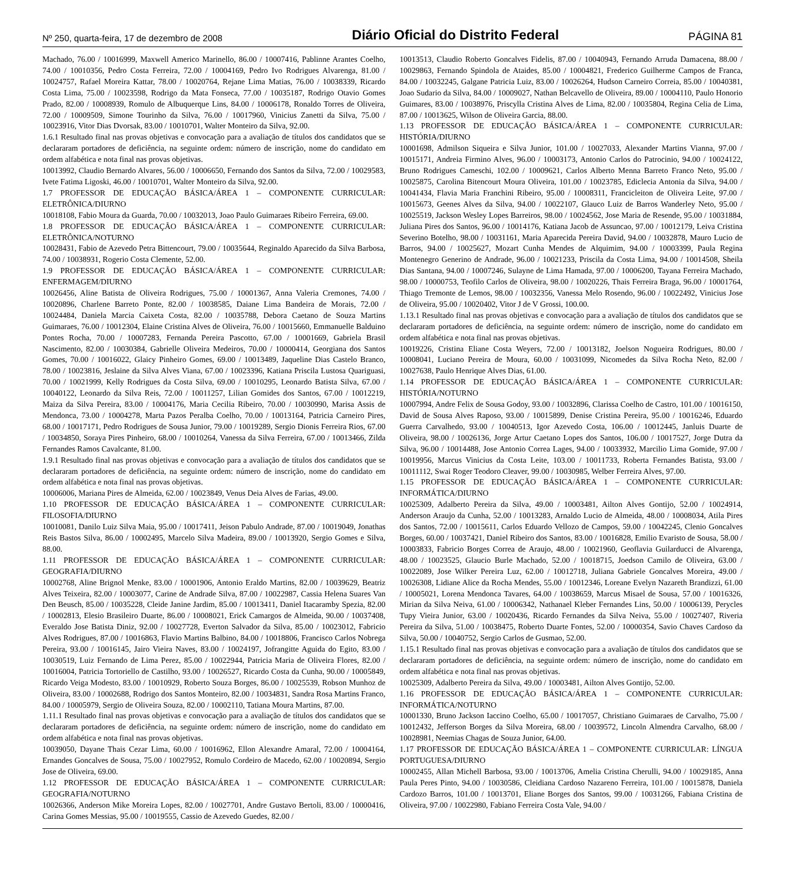Nº 250, quarta-feira, 17 de dezembro de 2008 Diário Oficial do Distrito Federal PÁGINA 81
Machado, 76.00 / 10016999, Maxwell Americo Marinello, 86.00 / 10007416, Pablinne Arantes Coelho, 74.00 / 10010356, Pedro Costa Ferreira, 72.00 / 10004169, Pedro Ivo Rodrigues Alvarenga, 81.00 / 10024757, Rafael Moreira Kattar, 78.00 / 10020764, Rejane Lima Matias, 76.00 / 10038339, Ricardo Costa Lima, 75.00 / 10023598, Rodrigo da Mata Fonseca, 77.00 / 10035187, Rodrigo Otavio Gomes Prado, 82.00 / 10008939, Romulo de Albuquerque Lins, 84.00 / 10006178, Ronaldo Torres de Oliveira, 72.00 / 10009509, Simone Tourinho da Silva, 76.00 / 10017960, Vinicius Zanetti da Silva, 75.00 / 10023916, Vitor Dias Dvorsak, 83.00 / 10010701, Walter Monteiro da Silva, 92.00.
1.6.1 Resultado final nas provas objetivas e convocação para a avaliação de títulos dos candidatos que se declararam portadores de deficiência, na seguinte ordem: número de inscrição, nome do candidato em ordem alfabética e nota final nas provas objetivas.
10013992, Claudio Bernardo Alvares, 56.00 / 10006650, Fernando dos Santos da Silva, 72.00 / 10029583, Ivete Fatima Ligoski, 46.00 / 10010701, Walter Monteiro da Silva, 92.00.
1.7 PROFESSOR DE EDUCAÇÃO BÁSICA/ÁREA 1 – COMPONENTE CURRICULAR: ELETRÔNICA/DIURNO
10018108, Fabio Moura da Guarda, 70.00 / 10032013, Joao Paulo Guimaraes Ribeiro Ferreira, 69.00.
1.8 PROFESSOR DE EDUCAÇÃO BÁSICA/ÁREA 1 – COMPONENTE CURRICULAR: ELETRÔNICA/NOTURNO
10028431, Fabio de Azevedo Petra Bittencourt, 79.00 / 10035644, Reginaldo Aparecido da Silva Barbosa, 74.00 / 10038931, Rogerio Costa Clemente, 52.00.
1.9 PROFESSOR DE EDUCAÇÃO BÁSICA/ÁREA 1 – COMPONENTE CURRICULAR: ENFERMAGEM/DIURNO
10026456, Aline Batista de Oliveira Rodrigues, 75.00 / 10001367, Anna Valeria Cremones, 74.00 / 10020896, Charlene Barreto Ponte, 82.00 / 10038585, Daiane Lima Bandeira de Morais, 72.00 / 10024484, Daniela Marcia Caixeta Costa, 82.00 / 10035788, Debora Caetano de Souza Martins Guimaraes, 76.00 / 10012304, Elaine Cristina Alves de Oliveira, 76.00 / 10015660, Emmanuelle Balduino Pontes Rocha, 70.00 / 10007283, Fernanda Pereira Pascotto, 67.00 / 10001669, Gabriela Brasil Nascimento, 82.00 / 10030384, Gabrielle Oliveira Medeiros, 70.00 / 10000414, Georgiana dos Santos Gomes, 70.00 / 10016022, Glaicy Pinheiro Gomes, 69.00 / 10013489, Jaqueline Dias Castelo Branco, 78.00 / 10023816, Jeslaine da Silva Alves Viana, 67.00 / 10023396, Katiana Priscila Lustosa Quariguasi, 70.00 / 10021999, Kelly Rodrigues da Costa Silva, 69.00 / 10010295, Leonardo Batista Silva, 67.00 / 10040122, Leonardo da Silva Reis, 72.00 / 10011257, Lilian Gomides dos Santos, 67.00 / 10012219, Maiza da Silva Pereira, 83.00 / 10004176, Maria Cecilia Ribeiro, 70.00 / 10030990, Marisa Assis de Mendonca, 73.00 / 10004278, Marta Pazos Peralba Coelho, 70.00 / 10013164, Patricia Carneiro Pires, 68.00 / 10017171, Pedro Rodrigues de Sousa Junior, 79.00 / 10019289, Sergio Dionis Ferreira Rios, 67.00 / 10034850, Soraya Pires Pinheiro, 68.00 / 10010264, Vanessa da Silva Ferreira, 67.00 / 10013466, Zilda Fernandes Ramos Cavalcante, 81.00.
1.9.1 Resultado final nas provas objetivas e convocação para a avaliação de títulos dos candidatos que se declararam portadores de deficiência, na seguinte ordem: número de inscrição, nome do candidato em ordem alfabética e nota final nas provas objetivas.
10006006, Mariana Pires de Almeida, 62.00 / 10023849, Venus Deia Alves de Farias, 49.00.
1.10 PROFESSOR DE EDUCAÇÃO BÁSICA/ÁREA 1 – COMPONENTE CURRICULAR: FILOSOFIA/DIURNO
10010081, Danilo Luiz Silva Maia, 95.00 / 10017411, Jeison Pabulo Andrade, 87.00 / 10019049, Jonathas Reis Bastos Silva, 86.00 / 10002495, Marcelo Silva Madeira, 89.00 / 10013920, Sergio Gomes e Silva, 88.00.
1.11 PROFESSOR DE EDUCAÇÃO BÁSICA/ÁREA 1 – COMPONENTE CURRICULAR: GEOGRAFIA/DIURNO
10002768, Aline Brignol Menke, 83.00 / 10001906, Antonio Eraldo Martins, 82.00 / 10039629, Beatriz Alves Teixeira, 82.00 / 10003077, Carine de Andrade Silva, 87.00 / 10022987, Cassia Helena Suares Van Den Beusch, 85.00 / 10035228, Cleide Janine Jardim, 85.00 / 10013411, Daniel Itacaramby Spezia, 82.00 / 10002813, Elesio Brasileiro Duarte, 86.00 / 10008021, Erick Camargos de Almeida, 90.00 / 10037408, Everaldo Jose Batista Diniz, 92.00 / 10027728, Everton Salvador da Silva, 85.00 / 10023012, Fabricio Alves Rodrigues, 87.00 / 10016863, Flavio Martins Balbino, 84.00 / 10018806, Francisco Carlos Nobrega Pereira, 93.00 / 10016145, Jairo Vieira Naves, 83.00 / 10024197, Jofrangitte Aguida do Egito, 83.00 / 10030519, Luiz Fernando de Lima Perez, 85.00 / 10022944, Patricia Maria de Oliveira Flores, 82.00 / 10016004, Patricia Tortoriello de Castilho, 93.00 / 10026527, Ricardo Costa da Cunha, 90.00 / 10005849, Ricardo Veiga Modesto, 83.00 / 10010929, Roberto Souza Borges, 86.00 / 10025539, Robson Munhoz de Oliveira, 83.00 / 10002688, Rodrigo dos Santos Monteiro, 82.00 / 10034831, Sandra Rosa Martins Franco, 84.00 / 10005979, Sergio de Oliveira Souza, 82.00 / 10002110, Tatiana Moura Martins, 87.00.
1.11.1 Resultado final nas provas objetivas e convocação para a avaliação de títulos dos candidatos que se declararam portadores de deficiência, na seguinte ordem: número de inscrição, nome do candidato em ordem alfabética e nota final nas provas objetivas.
10039050, Dayane Thais Cezar Lima, 60.00 / 10016962, Ellon Alexandre Amaral, 72.00 / 10004164, Ernandes Goncalves de Sousa, 75.00 / 10027952, Romulo Cordeiro de Macedo, 62.00 / 10020894, Sergio Jose de Oliveira, 69.00.
1.12 PROFESSOR DE EDUCAÇÃO BÁSICA/ÁREA 1 – COMPONENTE CURRICULAR: GEOGRAFIA/NOTURNO
10026366, Anderson Mike Moreira Lopes, 82.00 / 10027701, Andre Gustavo Bertoli, 83.00 / 10000416, Carina Gomes Messias, 95.00 / 10019555, Cassio de Azevedo Guedes, 82.00 /
10013513, Claudio Roberto Goncalves Fidelis, 87.00 / 10040943, Fernando Arruda Damacena, 88.00 / 10029863, Fernando Spindola de Ataides, 85.00 / 10004821, Frederico Guilherme Campos de Franca, 84.00 / 10032245, Galgane Patricia Luiz, 83.00 / 10026264, Hudson Carneiro Correia, 85.00 / 10040381, Joao Sudario da Silva, 84.00 / 10009027, Nathan Belcavello de Oliveira, 89.00 / 10004110, Paulo Honorio Guimares, 83.00 / 10038976, Priscylla Cristina Alves de Lima, 82.00 / 10035804, Regina Celia de Lima, 87.00 / 10013625, Wilson de Oliveira Garcia, 88.00.
1.13 PROFESSOR DE EDUCAÇÃO BÁSICA/ÁREA 1 – COMPONENTE CURRICULAR: HISTÓRIA/DIURNO
10001698, Admilson Siqueira e Silva Junior, 101.00 / 10027033, Alexander Martins Vianna, 97.00 / 10015171, Andreia Firmino Alves, 96.00 / 10003173, Antonio Carlos do Patrocinio, 94.00 / 10024122, Bruno Rodrigues Cameschi, 102.00 / 10009621, Carlos Alberto Menna Barreto Franco Neto, 95.00 / 10025875, Carolina Bitencourt Moura Oliveira, 101.00 / 10023785, Ediclecia Antonia da Silva, 94.00 / 10041434, Flavia Maria Franchini Ribeiro, 95.00 / 10008311, Francicleiton de Oliveira Leite, 97.00 / 10015673, Geenes Alves da Silva, 94.00 / 10022107, Glauco Luiz de Barros Wanderley Neto, 95.00 / 10025519, Jackson Wesley Lopes Barreiros, 98.00 / 10024562, Jose Maria de Resende, 95.00 / 10031884, Juliana Pires dos Santos, 96.00 / 10014176, Katiana Jacob de Assuncao, 97.00 / 10012179, Leiva Cristina Severino Botelho, 98.00 / 10031161, Maria Aparecida Pereira David, 94.00 / 10032878, Mauro Lucio de Barros, 94.00 / 10025627, Mozart Cunha Mendes de Alquimim, 94.00 / 10003399, Paula Regina Montenegro Generino de Andrade, 96.00 / 10021233, Priscila da Costa Lima, 94.00 / 10014508, Sheila Dias Santana, 94.00 / 10007246, Sulayne de Lima Hamada, 97.00 / 10006200, Tayana Ferreira Machado, 98.00 / 10000753, Teofilo Carlos de Oliveira, 98.00 / 10020226, Thais Ferreira Braga, 96.00 / 10001764, Thiago Tremonte de Lemos, 98.00 / 10032356, Vanessa Melo Rosendo, 96.00 / 10022492, Vinicius Jose de Oliveira, 95.00 / 10020402, Vitor J de V Grossi, 100.00.
1.13.1 Resultado final nas provas objetivas e convocação para a avaliação de títulos dos candidatos que se declararam portadores de deficiência, na seguinte ordem: número de inscrição, nome do candidato em ordem alfabética e nota final nas provas objetivas.
10019226, Cristina Eliane Costa Weyers, 72.00 / 10013182, Joelson Nogueira Rodrigues, 80.00 / 10008041, Luciano Pereira de Moura, 60.00 / 10031099, Nicomedes da Silva Rocha Neto, 82.00 / 10027638, Paulo Henrique Alves Dias, 61.00.
1.14 PROFESSOR DE EDUCAÇÃO BÁSICA/ÁREA 1 – COMPONENTE CURRICULAR: HISTÓRIA/NOTURNO
10007994, Andre Felix de Sousa Godoy, 93.00 / 10032896, Clarissa Coelho de Castro, 101.00 / 10016150, David de Sousa Alves Raposo, 93.00 / 10015899, Denise Cristina Pereira, 95.00 / 10016246, Eduardo Guerra Carvalhedo, 93.00 / 10040513, Igor Azevedo Costa, 106.00 / 10012445, Janluis Duarte de Oliveira, 98.00 / 10026136, Jorge Artur Caetano Lopes dos Santos, 106.00 / 10017527, Jorge Dutra da Silva, 96.00 / 10014488, Jose Antonio Correa Lages, 94.00 / 10033932, Marcilio Lima Gomide, 97.00 / 10019956, Marcus Vinicius da Costa Leite, 103.00 / 10011733, Roberta Fernandes Batista, 93.00 / 10011112, Swai Roger Teodoro Cleaver, 99.00 / 10030985, Welber Ferreira Alves, 97.00.
1.15 PROFESSOR DE EDUCAÇÃO BÁSICA/ÁREA 1 – COMPONENTE CURRICULAR: INFORMÁTICA/DIURNO
10025309, Adalberto Pereira da Silva, 49.00 / 10003481, Ailton Alves Gontijo, 52.00 / 10024914, Anderson Araujo da Cunha, 52.00 / 10013283, Arnaldo Lucio de Almeida, 48.00 / 10008034, Atila Pires dos Santos, 72.00 / 10015611, Carlos Eduardo Vellozo de Campos, 59.00 / 10042245, Clenio Goncalves Borges, 60.00 / 10037421, Daniel Ribeiro dos Santos, 83.00 / 10016828, Emilio Evaristo de Sousa, 58.00 / 10003833, Fabricio Borges Correa de Araujo, 48.00 / 10021960, Geoflavia Guilarducci de Alvarenga, 48.00 / 10023525, Glaucio Burle Machado, 52.00 / 10018715, Joedson Camilo de Oliveira, 63.00 / 10022089, Jose Wilker Pereira Luz, 62.00 / 10012718, Juliana Gabriele Goncalves Moreira, 49.00 / 10026308, Lidiane Alice da Rocha Mendes, 55.00 / 10012346, Loreane Evelyn Nazareth Brandizzi, 61.00 / 10005021, Lorena Mendonca Tavares, 64.00 / 10038659, Marcus Misael de Sousa, 57.00 / 10016326, Mirian da Silva Neiva, 61.00 / 10006342, Nathanael Kleber Fernandes Lins, 50.00 / 10006139, Perycles Tupy Vieira Junior, 63.00 / 10020436, Ricardo Fernandes da Silva Neiva, 55.00 / 10027407, Riveria Pereira da Silva, 51.00 / 10038475, Roberto Duarte Fontes, 52.00 / 10000354, Savio Chaves Cardoso da Silva, 50.00 / 10040752, Sergio Carlos de Gusmao, 52.00.
1.15.1 Resultado final nas provas objetivas e convocação para a avaliação de títulos dos candidatos que se declararam portadores de deficiência, na seguinte ordem: número de inscrição, nome do candidato em ordem alfabética e nota final nas provas objetivas.
10025309, Adalberto Pereira da Silva, 49.00 / 10003481, Ailton Alves Gontijo, 52.00.
1.16 PROFESSOR DE EDUCAÇÃO BÁSICA/ÁREA 1 – COMPONENTE CURRICULAR: INFORMÁTICA/NOTURNO
10001330, Bruno Jackson Iaccino Coelho, 65.00 / 10017057, Christiano Guimaraes de Carvalho, 75.00 / 10012432, Jefferson Borges da Silva Moreira, 68.00 / 10039572, Lincoln Almendra Carvalho, 68.00 / 10028981, Neemias Chagas de Souza Junior, 64.00.
1.17 PROFESSOR DE EDUCAÇÃO BÁSICA/ÁREA 1 – COMPONENTE CURRICULAR: LÍNGUA PORTUGUESA/DIURNO
10002455, Allan Michell Barbosa, 93.00 / 10013706, Amelia Cristina Cherulli, 94.00 / 10029185, Anna Paula Peres Pinto, 94.00 / 10030586, Cleidiana Cardoso Nazareno Ferreira, 101.00 / 10015878, Daniela Cardozo Barros, 101.00 / 10013701, Eliane Borges dos Santos, 99.00 / 10031266, Fabiana Cristina de Oliveira, 97.00 / 10022980, Fabiano Ferreira Costa Vale, 94.00 /